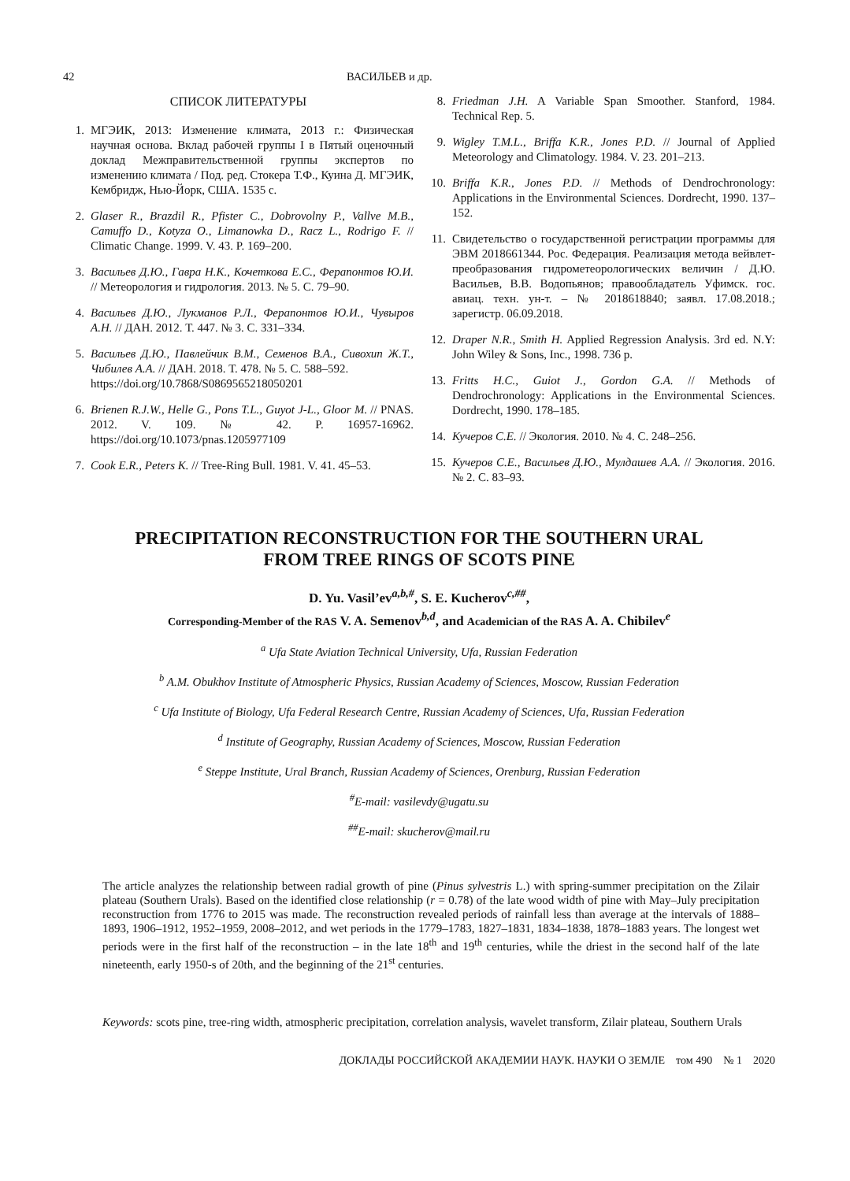42 ВАСИЛЬЕВ и др.
СПИСОК ЛИТЕРАТУРЫ
1. МГЭИК, 2013: Изменение климата, 2013 г.: Физическая научная основа. Вклад рабочей группы I в Пятый оценочный доклад Межправительственной группы экспертов по изменению климата / Под. ред. Стокера Т.Ф., Куина Д. МГЭИК, Кембридж, Нью-Йорк, США. 1535 с.
2. Glaser R., Brazdil R., Pfister C., Dobrovolny P., Vallve M.B., Camuffo D., Kotyza O., Limanowka D., Racz L., Rodrigo F. // Climatic Change. 1999. V. 43. P. 169–200.
3. Васильев Д.Ю., Гавра Н.К., Кочеткова Е.С., Ферапонтов Ю.И. // Метеорология и гидрология. 2013. № 5. С. 79–90.
4. Васильев Д.Ю., Лукманов Р.Л., Ферапонтов Ю.И., Чувыров А.Н. // ДАН. 2012. Т. 447. № 3. С. 331–334.
5. Васильев Д.Ю., Павлейчик В.М., Семенов В.А., Сивохип Ж.Т., Чибилев А.А. // ДАН. 2018. Т. 478. № 5. С. 588–592.
https://doi.org/10.7868/S0869565218050201
6. Brienen R.J.W., Helle G., Pons T.L., Guyot J-L., Gloor M. // PNAS. 2012. V. 109. № 42. P. 16957-16962. https://doi.org/10.1073/pnas.1205977109
7. Cook E.R., Peters K. // Tree-Ring Bull. 1981. V. 41. 45–53.
8. Friedman J.H. A Variable Span Smoother. Stanford, 1984. Technical Rep. 5.
9. Wigley T.M.L., Briffa K.R., Jones P.D. // Journal of Applied Meteorology and Climatology. 1984. V. 23. 201–213.
10. Briffa K.R., Jones P.D. // Methods of Dendrochronology: Applications in the Environmental Sciences. Dordrecht, 1990. 137–152.
11. Свидетельство о государственной регистрации программы для ЭВМ 2018661344. Рос. Федерация. Реализация метода вейвлет-преобразования гидрометеорологических величин / Д.Ю. Васильев, В.В. Водопьянов; правообладатель Уфимск. гос. авиац. техн. ун-т. – № 2018618840; заявл. 17.08.2018.; зарегистр. 06.09.2018.
12. Draper N.R., Smith H. Applied Regression Analysis. 3rd ed. N.Y: John Wiley & Sons, Inc., 1998. 736 p.
13. Fritts H.C., Guiot J., Gordon G.A. // Methods of Dendrochronology: Applications in the Environmental Sciences. Dordrecht, 1990. 178–185.
14. Кучеров С.Е. // Экология. 2010. № 4. С. 248–256.
15. Кучеров С.Е., Васильев Д.Ю., Мулдашев А.А. // Экология. 2016. № 2. С. 83–93.
PRECIPITATION RECONSTRUCTION FOR THE SOUTHERN URAL
FROM TREE RINGS OF SCOTS PINE
D. Yu. Vasil’ev<sup>a,b,#</sup>, S. E. Kucherov<sup>c,##</sup>,
Corresponding-Member of the RAS V. A. Semenov<sup>b,d</sup>, and Academician of the RAS A. A. Chibilev<sup>e</sup>
<sup>a</sup> Ufa State Aviation Technical University, Ufa, Russian Federation
<sup>b</sup> A.M. Obukhov Institute of Atmospheric Physics, Russian Academy of Sciences, Moscow, Russian Federation
<sup>c</sup> Ufa Institute of Biology, Ufa Federal Research Centre, Russian Academy of Sciences, Ufa, Russian Federation
<sup>d</sup> Institute of Geography, Russian Academy of Sciences, Moscow, Russian Federation
<sup>e</sup> Steppe Institute, Ural Branch, Russian Academy of Sciences, Orenburg, Russian Federation
<sup>#</sup> E-mail: vasilevdy@ugatu.su
<sup>##</sup> E-mail: skucherov@mail.ru
The article analyzes the relationship between radial growth of pine (Pinus sylvestris L.) with spring-summer precipitation on the Zilair plateau (Southern Urals). Based on the identified close relationship (r = 0.78) of the late wood width of pine with May–July precipitation reconstruction from 1776 to 2015 was made. The reconstruction revealed periods of rainfall less than average at the intervals of 1888–1893, 1906–1912, 1952–1959, 2008–2012, and wet periods in the 1779–1783, 1827–1831, 1834–1838, 1878–1883 years. The longest wet periods were in the first half of the reconstruction – in the late 18<sup>th</sup> and 19<sup>th</sup> centuries, while the driest in the second half of the late nineteenth, early 1950-s of 20th, and the beginning of the 21<sup>st</sup> centuries.
Keywords: scots pine, tree-ring width, atmospheric precipitation, correlation analysis, wavelet transform, Zilair plateau, Southern Urals
ДОКЛАДЫ РОССИЙСКОЙ АКАДЕМИИ НАУК. НАУКИ О ЗЕМЛЕ том 490 № 1 2020